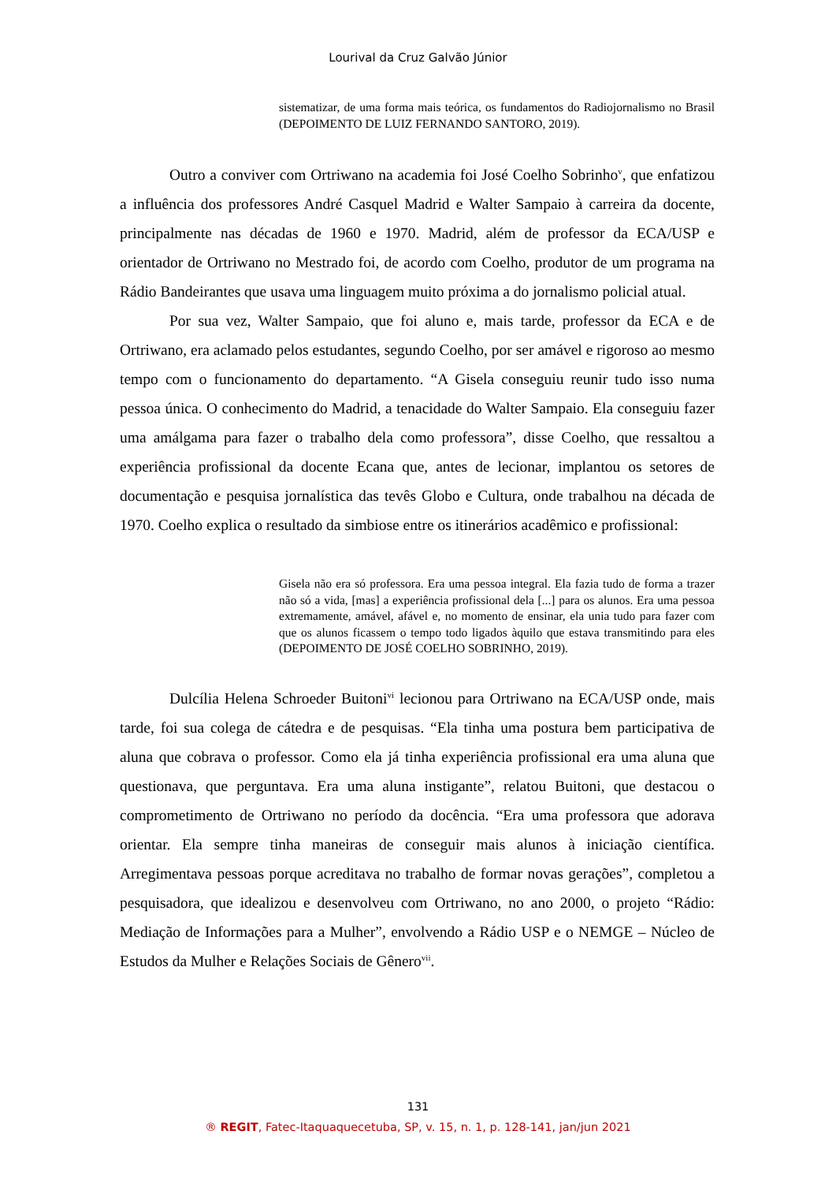Lourival da Cruz Galvão Júnior
sistematizar, de uma forma mais teórica, os fundamentos do Radiojornalismo no Brasil (DEPOIMENTO DE LUIZ FERNANDO SANTORO, 2019).
Outro a conviver com Ortriwano na academia foi José Coelho Sobrinho<sup>v</sup>, que enfatizou a influência dos professores André Casquel Madrid e Walter Sampaio à carreira da docente, principalmente nas décadas de 1960 e 1970. Madrid, além de professor da ECA/USP e orientador de Ortriwano no Mestrado foi, de acordo com Coelho, produtor de um programa na Rádio Bandeirantes que usava uma linguagem muito próxima a do jornalismo policial atual.
Por sua vez, Walter Sampaio, que foi aluno e, mais tarde, professor da ECA e de Ortriwano, era aclamado pelos estudantes, segundo Coelho, por ser amável e rigoroso ao mesmo tempo com o funcionamento do departamento. “A Gisela conseguiu reunir tudo isso numa pessoa única. O conhecimento do Madrid, a tenacidade do Walter Sampaio. Ela conseguiu fazer uma amálgama para fazer o trabalho dela como professora”, disse Coelho, que ressaltou a experiência profissional da docente Ecana que, antes de lecionar, implantou os setores de documentação e pesquisa jornalística das tevês Globo e Cultura, onde trabalhou na década de 1970. Coelho explica o resultado da simbiose entre os itinerários acadêmico e profissional:
Gisela não era só professora. Era uma pessoa integral. Ela fazia tudo de forma a trazer não só a vida, [mas] a experiência profissional dela [...] para os alunos. Era uma pessoa extremamente, amável, afável e, no momento de ensinar, ela unia tudo para fazer com que os alunos ficassem o tempo todo ligados àquilo que estava transmitindo para eles (DEPOIMENTO DE JOSÉ COELHO SOBRINHO, 2019).
Dulcília Helena Schroeder Buitoni<sup>vi</sup> lecionou para Ortriwano na ECA/USP onde, mais tarde, foi sua colega de cátedra e de pesquisas. “Ela tinha uma postura bem participativa de aluna que cobrava o professor. Como ela já tinha experiência profissional era uma aluna que questionava, que perguntava. Era uma aluna instigante”, relatou Buitoni, que destacou o comprometimento de Ortriwano no período da docência. “Era uma professora que adorava orientar. Ela sempre tinha maneiras de conseguir mais alunos à iniciação científica. Arregimentava pessoas porque acreditava no trabalho de formar novas gerações”, completou a pesquisadora, que idealizou e desenvolveu com Ortriwano, no ano 2000, o projeto “Rádio: Mediação de Informações para a Mulher”, envolvendo a Rádio USP e o NEMGE – Núcleo de Estudos da Mulher e Relações Sociais de Gênero<sup>vii</sup>.
131
® REGIT, Fatec-Itaquaquecetuba, SP, v. 15, n. 1, p. 128-141, jan/jun 2021